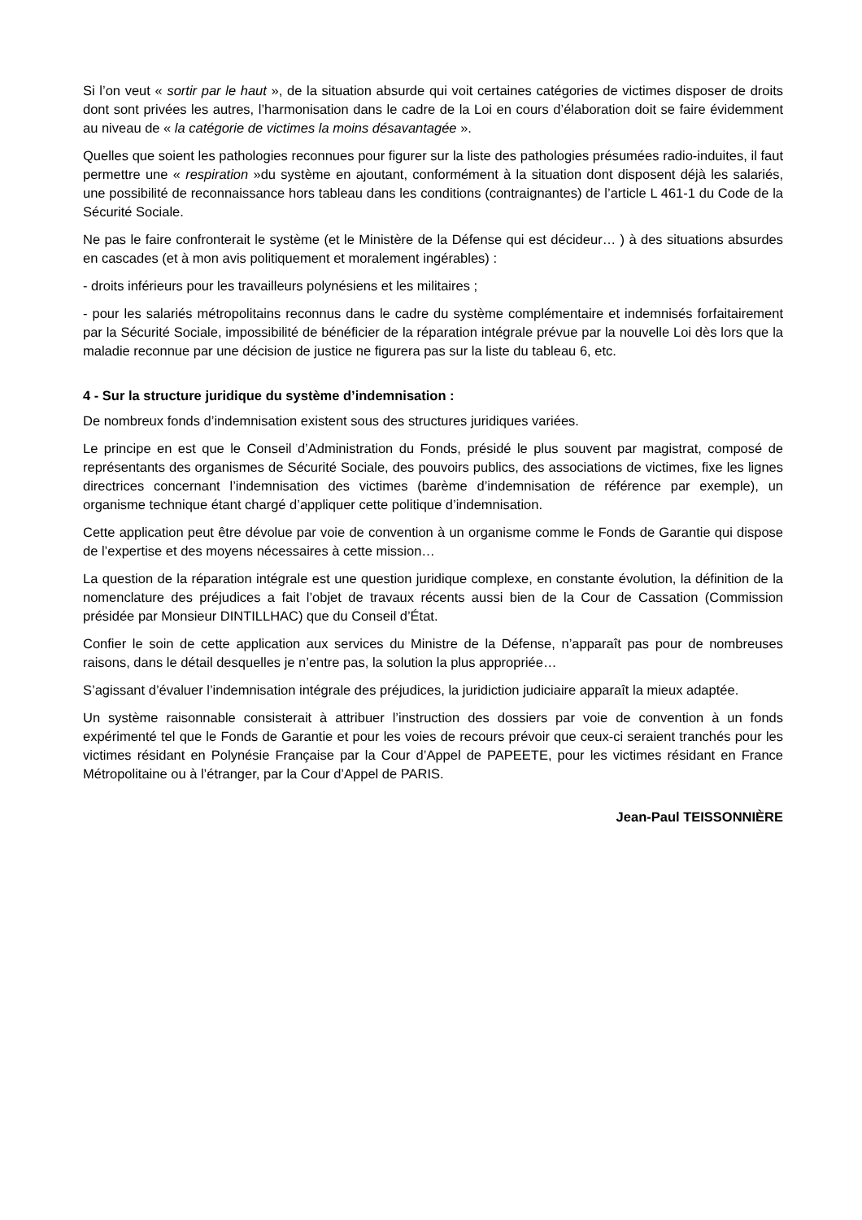Si l’on veut « sortir par le haut », de la situation absurde qui voit certaines catégories de victimes disposer de droits dont sont privées les autres, l’harmonisation dans le cadre de la Loi en cours d’élaboration doit se faire évidemment au niveau de « la catégorie de victimes la moins désavantagée ».
Quelles que soient les pathologies reconnues pour figurer sur la liste des pathologies présumées radio-induites, il faut permettre une « respiration »du système en ajoutant, conformément à la situation dont disposent déjà les salariés, une possibilité de reconnaissance hors tableau dans les conditions (contraignantes) de l’article L 461-1 du Code de la Sécurité Sociale.
Ne pas le faire confronterait le système (et le Ministère de la Défense qui est décideur… ) à des situations absurdes en cascades (et à mon avis politiquement et moralement ingérables) :
- droits inférieurs pour les travailleurs polynésiens et les militaires ;
- pour les salariés métropolitains reconnus dans le cadre du système complémentaire et indemnisés forfaitairement par la Sécurité Sociale, impossibilité de bénéficier de la réparation intégrale prévue par la nouvelle Loi dès lors que la maladie reconnue par une décision de justice ne figurera pas sur la liste du tableau 6, etc.
4 - Sur la structure juridique du système d’indemnisation :
De nombreux fonds d’indemnisation existent sous des structures juridiques variées.
Le principe en est que le Conseil d’Administration du Fonds, présidé le plus souvent par magistrat, composé de représentants des organismes de Sécurité Sociale, des pouvoirs publics, des associations de victimes, fixe les lignes directrices concernant l’indemnisation des victimes (barème d’indemnisation de référence par exemple), un organisme technique étant chargé d’appliquer cette politique d’indemnisation.
Cette application peut être dévolue par voie de convention à un organisme comme le Fonds de Garantie qui dispose de l’expertise et des moyens nécessaires à cette mission…
La question de la réparation intégrale est une question juridique complexe, en constante évolution, la définition de la nomenclature des préjudices a fait l’objet de travaux récents aussi bien de la Cour de Cassation (Commission présidée par Monsieur DINTILLHAC) que du Conseil d’État.
Confier le soin de cette application aux services du Ministre de la Défense, n’apparaît pas pour de nombreuses raisons, dans le détail desquelles je n’entre pas, la solution la plus appropriée…
S’agissant d’évaluer l’indemnisation intégrale des préjudices, la juridiction judiciaire apparaît la mieux adaptée.
Un système raisonnable consisterait à attribuer l’instruction des dossiers par voie de convention à un fonds expérimenté tel que le Fonds de Garantie et pour les voies de recours prévoir que ceux-ci seraient tranchés pour les victimes résidant en Polynésie Française par la Cour d’Appel de PAPEETE, pour les victimes résidant en France Métropolitaine ou à l’étranger, par la Cour d’Appel de PARIS.
Jean-Paul TEISSONNIÈRE